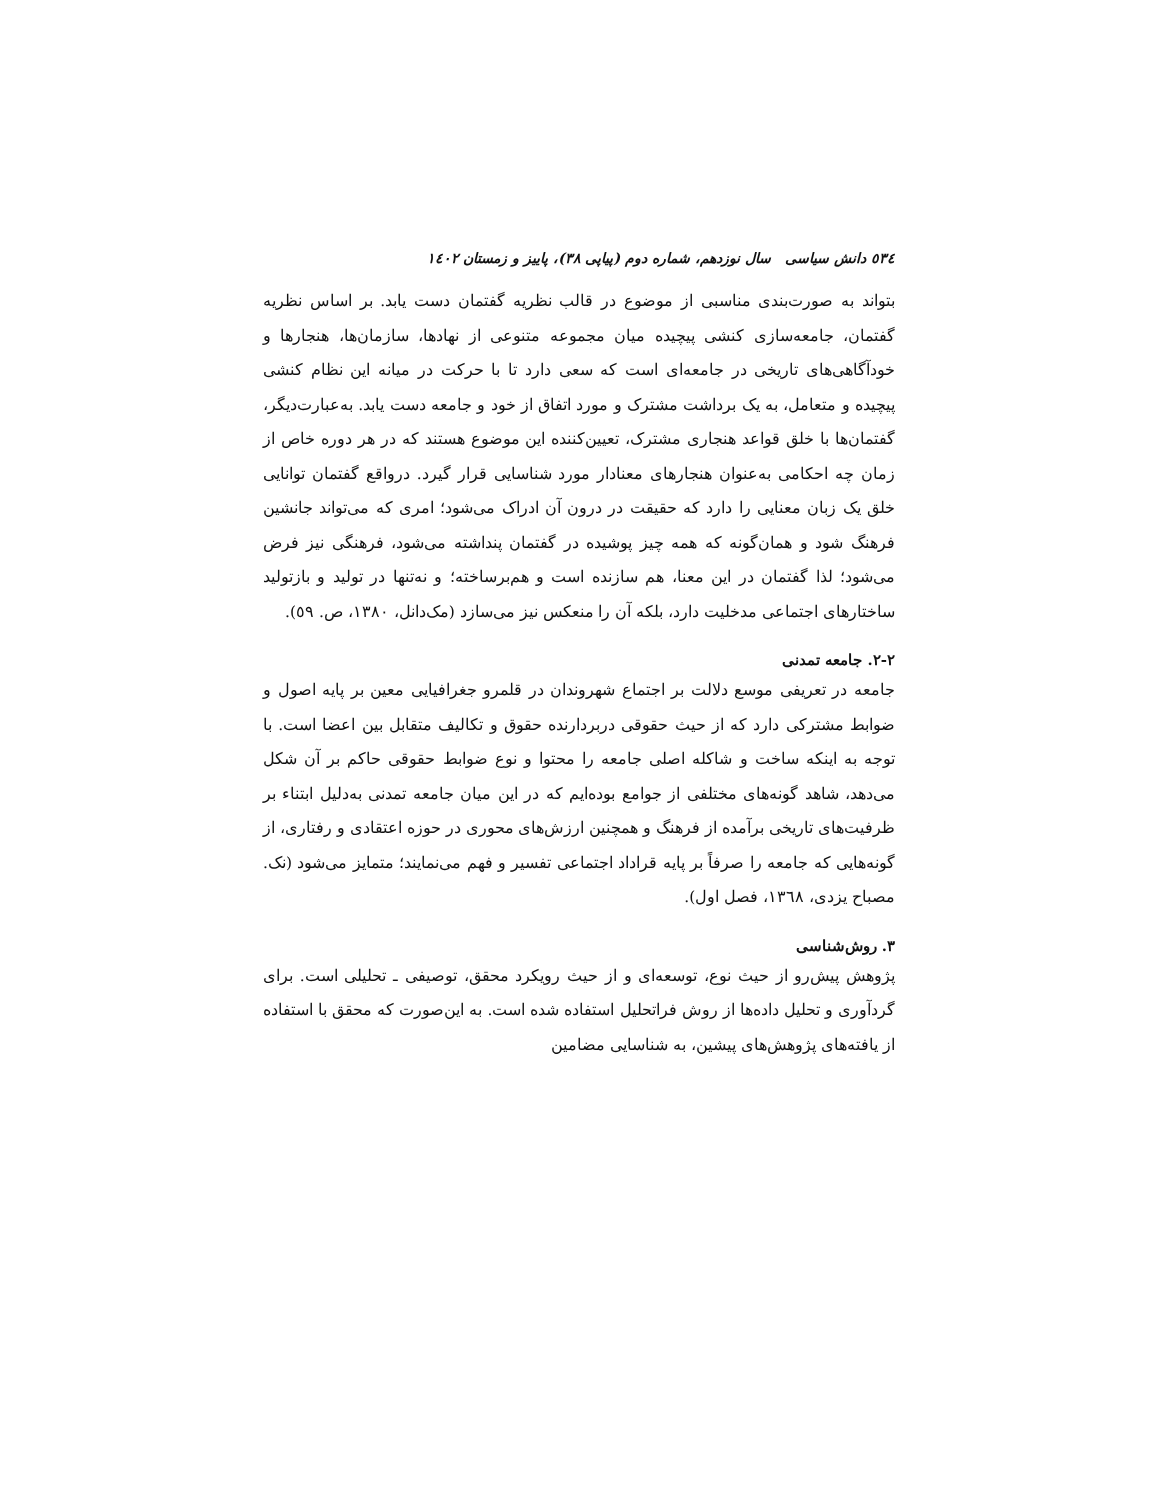٥٣٤ دانش سیاسی سال نوزدهم، شماره دوم (پیاپی ٣٨)، پاییز و زمستان ١٤٠٢
بتواند به صورت‌بندی مناسبی از موضوع در قالب نظریه گفتمان دست یابد. بر اساس نظریه گفتمان، جامعه‌سازی کنشی پیچیده میان مجموعه متنوعی از نهادها، سازمان‌ها، هنجارها و خودآگاهی‌های تاریخی در جامعه‌ای است که سعی دارد تا با حرکت در میانه این نظام کنشی پیچیده و متعامل، به یک برداشت مشترک و مورد اتفاق از خود و جامعه دست یابد. به‌عبارت‌دیگر، گفتمان‌ها با خلق قواعد هنجاری مشترک، تعیین‌کننده این موضوع هستند که در هر دوره خاص از زمان چه احکامی به‌عنوان هنجارهای معنادار مورد شناسایی قرار گیرد. درواقع گفتمان توانایی خلق یک زبان معنایی را دارد که حقیقت در درون آن ادراک می‌شود؛ امری که می‌تواند جانشین فرهنگ شود و همان‌گونه که همه چیز پوشیده در گفتمان پنداشته می‌شود، فرهنگی نیز فرض می‌شود؛ لذا گفتمان در این معنا، هم سازنده است و هم‌برساخته؛ و نه‌تنها در تولید و بازتولید ساختارهای اجتماعی مدخلیت دارد، بلکه آن را منعکس نیز می‌سازد (مک‌دانل، ١٣٨٠، ص. ٥٩).
٢-٢. جامعه تمدنی
جامعه در تعریفی موسع دلالت بر اجتماع شهروندان در قلمرو جغرافیایی معین بر پایه اصول و ضوابط مشترکی دارد که از حیث حقوقی دربردارنده حقوق و تکالیف متقابل بین اعضا است. با توجه به اینکه ساخت و شاکله اصلی جامعه را محتوا و نوع ضوابط حقوقی حاکم بر آن شکل می‌دهد، شاهد گونه‌های مختلفی از جوامع بوده‌ایم که در این میان جامعه تمدنی به‌دلیل ابتناء بر ظرفیت‌های تاریخی برآمده از فرهنگ و همچنین ارزش‌های محوری در حوزه اعتقادی و رفتاری، از گونه‌هایی که جامعه را صرفاً بر پایه قراداد اجتماعی تفسیر و فهم می‌نمایند؛ متمایز می‌شود (نک. مصباح یزدی، ١٣٦٨، فصل اول).
٣. روش‌شناسی
پژوهش پیش‌رو از حیث نوع، توسعه‌ای و از حیث رویکرد محقق، توصیفی ـ تحلیلی است. برای گردآوری و تحلیل داده‌ها از روش فراتحلیل استفاده شده است. به این‌صورت که محقق با استفاده از یافته‌های پژوهش‌های پیشین، به شناسایی مضامین